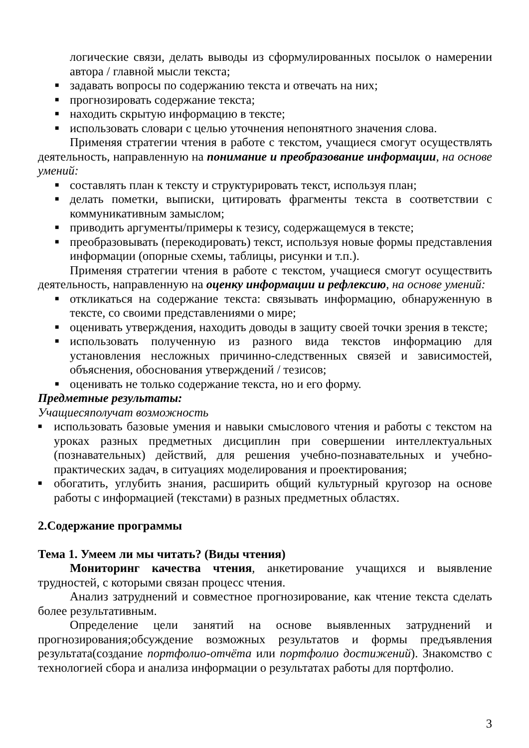логические связи, делать выводы из сформулированных посылок о намерении автора / главной мысли текста;
■ задавать вопросы по содержанию текста и отвечать на них;
■ прогнозировать содержание текста;
■ находить скрытую информацию в тексте;
■ использовать словари с целью уточнения непонятного значения слова.
Применяя стратегии чтения в работе с текстом, учащиеся смогут осуществлять деятельность, направленную на понимание и преобразование информации, на основе умений:
■ составлять план к тексту и структурировать текст, используя план;
■ делать пометки, выписки, цитировать фрагменты текста в соответствии с коммуникативным замыслом;
■ приводить аргументы/примеры к тезису, содержащемуся в тексте;
■ преобразовывать (перекодировать) текст, используя новые формы представления информации (опорные схемы, таблицы, рисунки и т.п.).
Применяя стратегии чтения в работе с текстом, учащиеся смогут осуществить деятельность, направленную на оценку информации и рефлексию, на основе умений:
■ откликаться на содержание текста: связывать информацию, обнаруженную в тексте, со своими представлениями о мире;
■ оценивать утверждения, находить доводы в защиту своей точки зрения в тексте;
■ использовать полученную из разного вида текстов информацию для установления несложных причинно-следственных связей и зависимостей, объяснения, обоснования утверждений / тезисов;
■ оценивать не только содержание текста, но и его форму.
Предметные результаты:
Учащиесяполучат возможность
■ использовать базовые умения и навыки смыслового чтения и работы с текстом на уроках разных предметных дисциплин при совершении интеллектуальных (познавательных) действий, для решения учебно-познавательных и учебно-практических задач, в ситуациях моделирования и проектирования;
■ обогатить, углубить знания, расширить общий культурный кругозор на основе работы с информацией (текстами) в разных предметных областях.
2.Содержание программы
Тема 1. Умеем ли мы читать? (Виды чтения)
Мониторинг качества чтения, анкетирование учащихся и выявление трудностей, с которыми связан процесс чтения.
Анализ затруднений и совместное прогнозирование, как чтение текста сделать более результативным.
Определение цели занятий на основе выявленных затруднений и прогнозирования;обсуждение возможных результатов и формы предъявления результата(создание портфолио-отчёта или портфолио достижений). Знакомство с технологией сбора и анализа информации о результатах работы для портфолио.
3